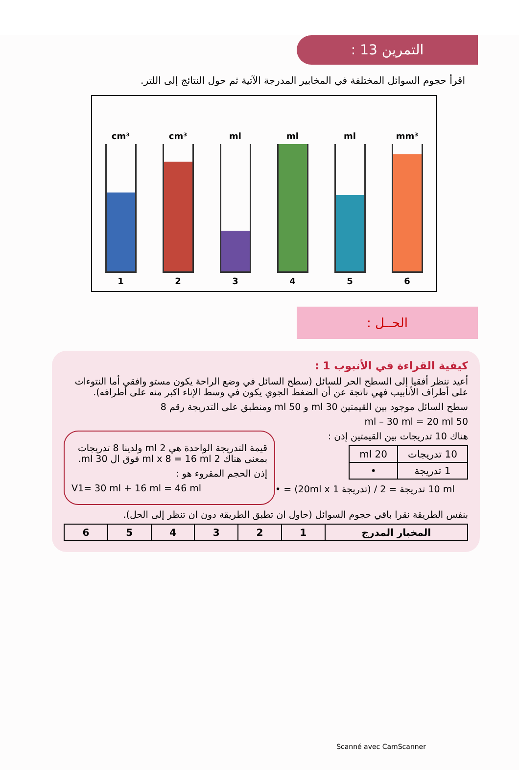التمرين 13 :
اقرأ حجوم السوائل المختلفة في المخابير المدرجة الآتية ثم حول النتائج إلى اللتر.
cm³
1
cm³
2
ml
3
ml
4
ml
5
mm³
6
الحــل :
كيفية القراءة في الأنبوب 1 :
أعيد ننظر أفقيا إلى السطح الحر للسائل (سطح السائل في وضع الراحة يكون مستو وافقي أما النتوءات على أطراف الأنابيب فهي ناتجة عن أن الضغط الجوي يكون في وسط الإناء اكبر منه على أطرافه).
سطح السائل موجود بين القيمتين 30 ml و 50 ml ومنطبق على التدريجة رقم 8
50 ml – 30 ml = 20 ml
قيمة التدريجة الواحدة هي 2 ml ولدينا 8 تدريجات بمعنى هناك 2 ml x 8 = 16 ml فوق ال 30 ml.
إذن الحجم المقروء هو :
V1= 30 ml + 16 ml = 46 ml
هناك 10 تدريجات بين القيمتين إذن :
| 10 تدريجات | 20 ml |
| 1 تدريجة | • |
• = (20ml x 1 تدريجة) / 10 تدريجة = 2 ml
بنفس الطريقة نقرا باقي حجوم السوائل (حاول ان تطبق الطريقة دون ان تنظر إلى الحل).
| المخبار المدرج | 1 | 2 | 3 | 4 | 5 | 6 |
| --- | --- | --- | --- | --- | --- | --- |
Scanné avec CamScanner